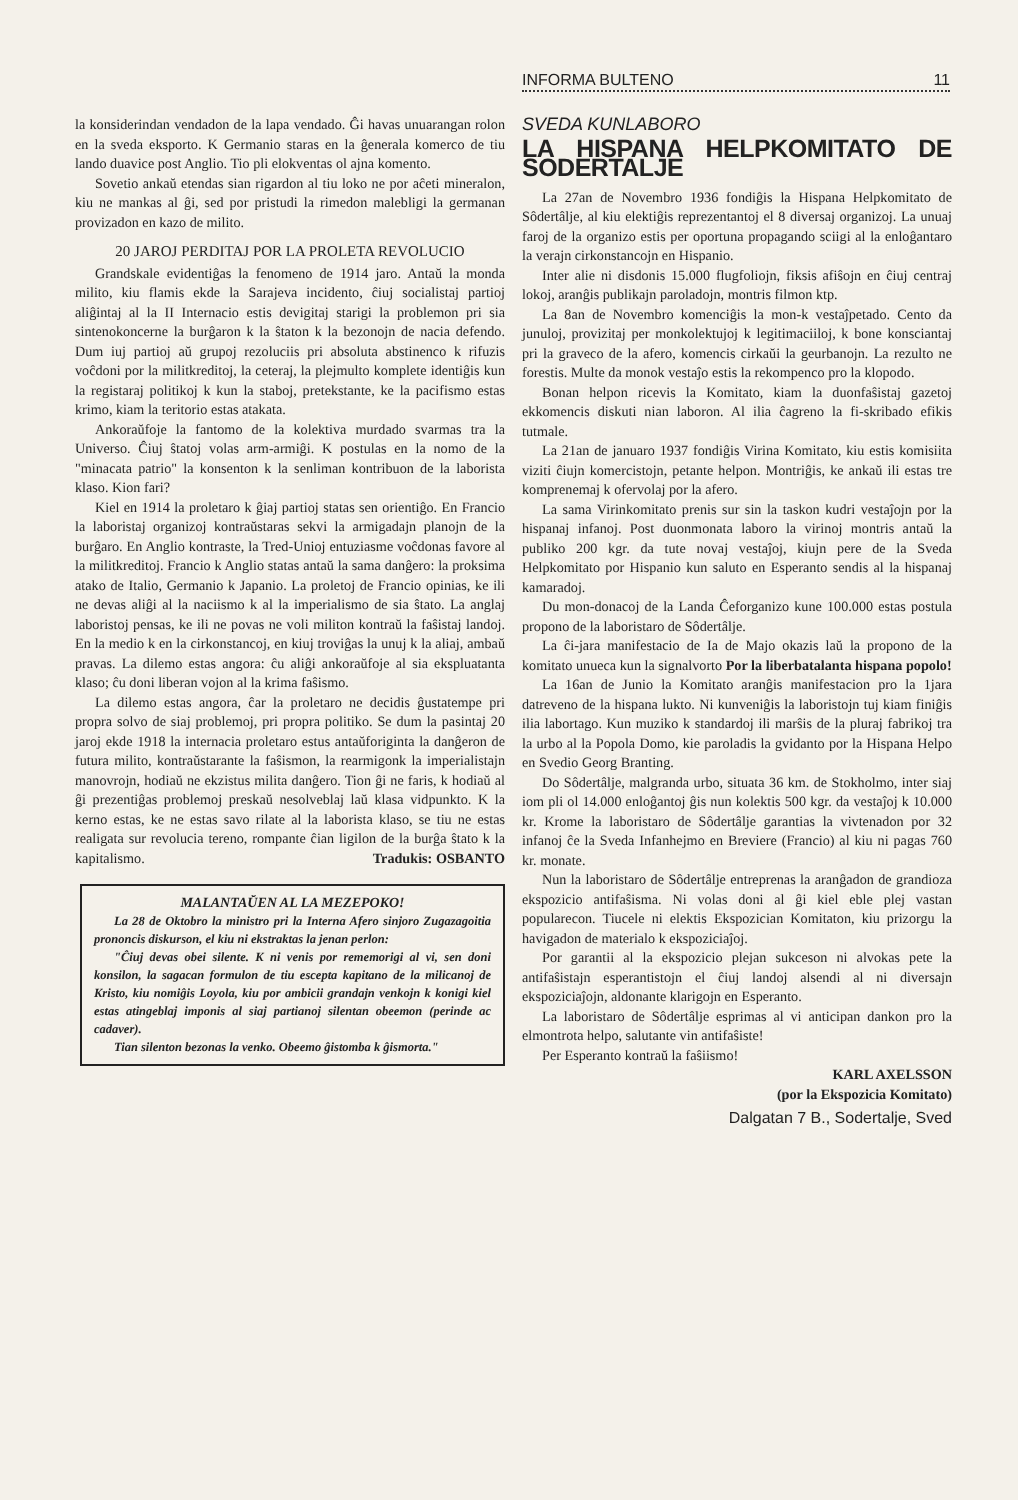INFORMA BULTENO 11
la konsiderindan vendadon de la lapa vendado. Ĝi havas unuarangan rolon en la sveda eksporto. K Germanio staras en la ĝenerala komerco de tiu lando duavice post Anglio. Tio pli elokventas ol ajna komento.
Sovetio ankaŭ etendas sian rigardon al tiu loko ne por aĉeti mineralon, kiu ne mankas al ĝi, sed por pristudi la rimedon malebligi la germanan provizadon en kazo de milito.
20 JAROJ PERDITAJ POR LA PROLETA REVOLUCIO
Grandskale evidentiĝas la fenomeno de 1914 jaro. Antaŭ la monda milito, kiu flamis ekde la Sarajeva incidento, ĉiuj socialistaj partioj aliĝintaj al la II Internacio estis devigitaj starigi la problemon pri sia sintenokoncerne la burĝaron k la ŝtaton k la bezonojn de nacia defendo. Dum iuj partioj aŭ grupoj rezoluciis pri absoluta abstinenco k rifuzis voĉdoni por la militkreditoj, la ceteraj, la plejmulto komplete identiĝis kun la registaraj politikoj k kun la staboj, pretekstante, ke la pacifismo estas krimo, kiam la teritorio estas atakata.
Ankoraŭfoje la fantomo de la kolektiva murdado svarmas tra la Universo. Ĉiuj ŝtatoj volas arm-armiĝi. K postulas en la nomo de la "minacata patrio" la konsenton k la senliman kontribuon de la laborista klaso. Kion fari?
Kiel en 1914 la proletaro k ĝiaj partioj statas sen orientiĝo. En Francio la laboristaj organizoj kontraŭstaras sekvi la armigadajn planojn de la burĝaro. En Anglio kontraste, la Tred-Unioj entuziasme voĉdonas favore al la militkreditoj. Francio k Anglio statas antaŭ la sama danĝero: la proksima atako de Italio, Germanio k Japanio. La proletoj de Francio opinias, ke ili ne devas aliĝi al la naciismo k al la imperialismo de sia ŝtato. La anglaj laboristoj pensas, ke ili ne povas ne voli militon kontraŭ la faŝistaj landoj. En la medio k en la cirkonstancoj, en kiuj troviĝas la unuj k la aliaj, ambaŭ pravas. La dilemo estas angora: ĉu aliĝi ankoraŭfoje al sia ekspluatanta klaso; ĉu doni liberan vojon al la krima faŝismo.
La dilemo estas angora, ĉar la proletaro ne decidis ĝustatempe pri propra solvo de siaj problemoj, pri propra politiko. Se dum la pasintaj 20 jaroj ekde 1918 la internacia proletaro estus antaŭforiginta la danĝeron de futura milito, kontraŭstarante la faŝismon, la rearmigonk la imperialistajn manovrojn, hodiaŭ ne ekzistus milita danĝero. Tion ĝi ne faris, k hodiaŭ al ĝi prezentiĝas problemoj preskaŭ nesolveblaj laŭ klasa vidpunkto. K la kerno estas, ke ne estas savo rilate al la laborista klaso, se tiu ne estas realigata sur revolucia tereno, rompante ĉian ligilon de la burĝa ŝtato k la kapitalismo. Tradukis: OSBANTO
MALANTAŬEN AL LA MEZEPOKO!
La 28 de Oktobro la ministro pri la Interna Afero sinjoro Zugazagoitia prononcis diskurson, el kiu ni ekstraktas la jenan perlon:
"Ĉiuj devas obei silente. K ni venis por rememorigi al vi, sen doni konsilon, la sagacan formulon de tiu escepta kapitano de la milicanoj de Kristo, kiu nomiĝis Loyola, kiu por ambicii grandajn venkojn k konigi kiel estas atingeblaj imponis al siaj partianoj silentan obeemon (perinde ac cadaver).
Tian silenton bezonas la venko. Obeemo ĝistomba k ĝismorta."
SVEDA KUNLABORO
LA HISPANA HELPKOMITATO DE SODERTALJE
La 27an de Novembro 1936 fondiĝis la Hispana Helpkomitato de Sôdertâlje, al kiu elektiĝis reprezentantoj el 8 diversaj organizoj. La unuaj faroj de la organizo estis per oportuna propagando sciigi al la enloĝantaro la verajn cirkonstancojn en Hispanio.
Inter alie ni disdonis 15.000 flugfoliojn, fiksis afiŝojn en ĉiuj centraj lokoj, aranĝis publikajn paroladojn, montris filmon ktp.
La 8an de Novembro komenciĝis la mon-k vestaĵpetado. Cento da junuloj, provizitaj per monkolektujoj k legitimaciiloj, k bone konsciantaj pri la graveco de la afero, komencis cirkaŭi la geurbanojn. La rezulto ne forestis. Multe da monok vestaĵo estis la rekompenco pro la klopodo.
Bonan helpon ricevis la Komitato, kiam la duonfaŝistaj gazetoj ekkomencis diskuti nian laboron. Al ilia ĉagreno la fi-skribado efikis tutmale.
La 21an de januaro 1937 fondiĝis Virina Komitato, kiu estis komisiita viziti ĉiujn komercistojn, petante helpon. Montriĝis, ke ankaŭ ili estas tre komprenemaj k ofervolaj por la afero.
La sama Virinkomitato prenis sur sin la taskon kudri vestaĵojn por la hispanaj infanoj. Post duonmonata laboro la virinoj montris antaŭ la publiko 200 kgr. da tute novaj vestaĵoj, kiujn pere de la Sveda Helpkomitato por Hispanio kun saluto en Esperanto sendis al la hispanaj kamaradoj.
Du mon-donacoj de la Landa Ĉeforganizo kune 100.000 estas postula propono de la laboristaro de Sôdertâlje.
La ĉi-jara manifestacio de Ia de Majo okazis laŭ la propono de la komitato unueca kun la signalvorto Por la liberbatalanta hispana popolo!
La 16an de Junio la Komitato aranĝis manifestacion pro la 1jara datreveno de la hispana lukto. Ni kunveniĝis la laboristojn tuj kiam finiĝis ilia labortago. Kun muziko k standardoj ili marŝis de la pluraj fabrikoj tra la urbo al la Popola Domo, kie paroladis la gvidanto por la Hispana Helpo en Svedio Georg Branting.
Do Sôdertâlje, malgranda urbo, situata 36 km. de Stokholmo, inter siaj iom pli ol 14.000 enloĝantoj ĝis nun kolektis 500 kgr. da vestaĵoj k 10.000 kr. Krome la laboristaro de Sôdertâlje garantias la vivtenadon por 32 infanoj ĉe la Sveda Infanhejmo en Breviere (Francio) al kiu ni pagas 760 kr. monate.
Nun la laboristaro de Sôdertâlje entreprenas la aranĝadon de grandioza ekspozicio antifaŝisma. Ni volas doni al ĝi kiel eble plej vastan popularecon. Tiucele ni elektis Ekspozician Komitaton, kiu prizorgu la havigadon de materialo k ekspoziciaĵoj.
Por garantii al la ekspozicio plejan sukceson ni alvokas pete la antifaŝistajn esperantistojn el ĉiuj landoj alsendi al ni diversajn ekspoziciaĵojn, aldonante klarigojn en Esperanto.
La laboristaro de Sôdertâlje esprimas al vi anticipan dankon pro la elmontrota helpo, salutante vin antifaŝiste!
Per Esperanto kontraŭ la faŝiismo!
KARL AXELSSON
(por la Ekspozicia Komitato)
Dalgatan 7 B., Sodertalje, Sved